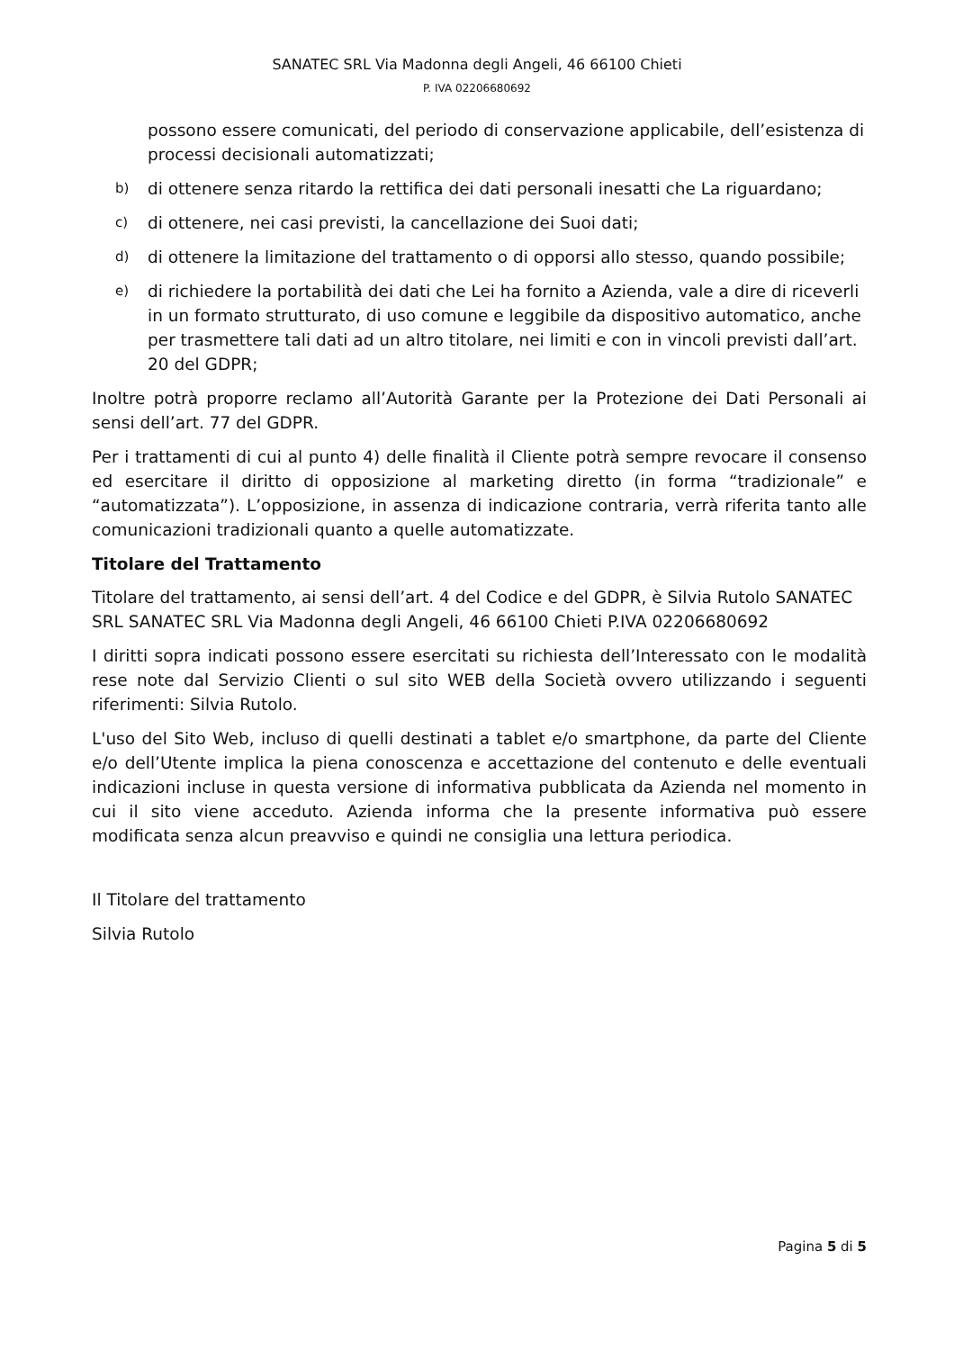SANATEC SRL Via Madonna degli Angeli, 46 66100 Chieti
P. IVA 02206680692
possono essere comunicati, del periodo di conservazione applicabile, dell’esistenza di processi decisionali automatizzati;
b) di ottenere senza ritardo la rettifica dei dati personali inesatti che La riguardano;
c) di ottenere, nei casi previsti, la cancellazione dei Suoi dati;
d) di ottenere la limitazione del trattamento o di opporsi allo stesso, quando possibile;
e) di richiedere la portabilità dei dati che Lei ha fornito a Azienda, vale a dire di riceverli in un formato strutturato, di uso comune e leggibile da dispositivo automatico, anche per trasmettere tali dati ad un altro titolare, nei limiti e con in vincoli previsti dall’art. 20 del GDPR;
Inoltre potrà proporre reclamo all’Autorità Garante per la Protezione dei Dati Personali ai sensi dell’art. 77 del GDPR.
Per i trattamenti di cui al punto 4) delle finalità il Cliente potrà sempre revocare il consenso ed esercitare il diritto di opposizione al marketing diretto (in forma “tradizionale” e “automatizzata”). L’opposizione, in assenza di indicazione contraria, verrà riferita tanto alle comunicazioni tradizionali quanto a quelle automatizzate.
Titolare del Trattamento
Titolare del trattamento, ai sensi dell’art. 4 del Codice e del GDPR, è Silvia Rutolo SANATEC SRL SANATEC SRL Via Madonna degli Angeli, 46 66100 Chieti P.IVA 02206680692
I diritti sopra indicati possono essere esercitati su richiesta dell’Interessato con le modalità rese note dal Servizio Clienti o sul sito WEB della Società ovvero utilizzando i seguenti riferimenti: Silvia Rutolo.
L'uso del Sito Web, incluso di quelli destinati a tablet e/o smartphone, da parte del Cliente e/o dell’Utente implica la piena conoscenza e accettazione del contenuto e delle eventuali indicazioni incluse in questa versione di informativa pubblicata da Azienda nel momento in cui il sito viene acceduto. Azienda informa che la presente informativa può essere modificata senza alcun preavviso e quindi ne consiglia una lettura periodica.
Il Titolare del trattamento
Silvia Rutolo
Pagina 5 di 5